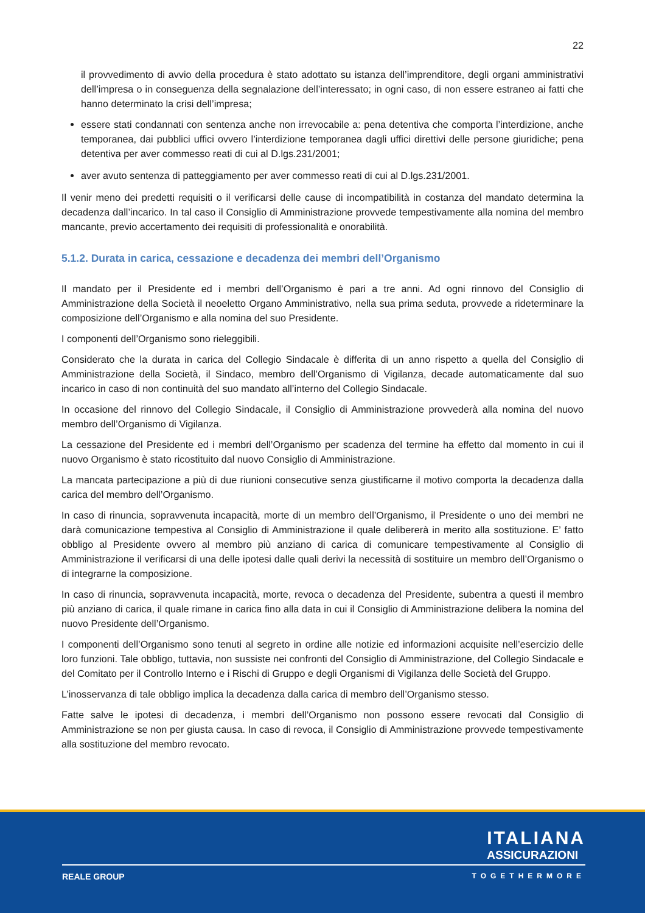22
il provvedimento di avvio della procedura è stato adottato su istanza dell’imprenditore, degli organi amministrativi dell’impresa o in conseguenza della segnalazione dell’interessato; in ogni caso, di non essere estraneo ai fatti che hanno determinato la crisi dell’impresa;
essere stati condannati con sentenza anche non irrevocabile a: pena detentiva che comporta l’interdizione, anche temporanea, dai pubblici uffici ovvero l’interdizione temporanea dagli uffici direttivi delle persone giuridiche; pena detentiva per aver commesso reati di cui al D.lgs.231/2001;
aver avuto sentenza di patteggiamento per aver commesso reati di cui al D.lgs.231/2001.
Il venir meno dei predetti requisiti o il verificarsi delle cause di incompatibilità in costanza del mandato determina la decadenza dall’incarico. In tal caso il Consiglio di Amministrazione provvede tempestivamente alla nomina del membro mancante, previo accertamento dei requisiti di professionalità e onorabilità.
5.1.2. Durata in carica, cessazione e decadenza dei membri dell’Organismo
Il mandato per il Presidente ed i membri dell’Organismo è pari a tre anni. Ad ogni rinnovo del Consiglio di Amministrazione della Società il neoeletto Organo Amministrativo, nella sua prima seduta, provvede a rideterminare la composizione dell’Organismo e alla nomina del suo Presidente.
I componenti dell’Organismo sono rieleggibili.
Considerato che la durata in carica del Collegio Sindacale è differita di un anno rispetto a quella del Consiglio di Amministrazione della Società, il Sindaco, membro dell’Organismo di Vigilanza, decade automaticamente dal suo incarico in caso di non continuità del suo mandato all’interno del Collegio Sindacale.
In occasione del rinnovo del Collegio Sindacale, il Consiglio di Amministrazione provvederà alla nomina del nuovo membro dell’Organismo di Vigilanza.
La cessazione del Presidente ed i membri dell’Organismo per scadenza del termine ha effetto dal momento in cui il nuovo Organismo è stato ricostituito dal nuovo Consiglio di Amministrazione.
La mancata partecipazione a più di due riunioni consecutive senza giustificarne il motivo comporta la decadenza dalla carica del membro dell’Organismo.
In caso di rinuncia, sopravvenuta incapacità, morte di un membro dell’Organismo, il Presidente o uno dei membri ne darà comunicazione tempestiva al Consiglio di Amministrazione il quale delibererà in merito alla sostituzione. E’ fatto obbligo al Presidente ovvero al membro più anziano di carica di comunicare tempestivamente al Consiglio di Amministrazione il verificarsi di una delle ipotesi dalle quali derivi la necessità di sostituire un membro dell’Organismo o di integrarne la composizione.
In caso di rinuncia, sopravvenuta incapacità, morte, revoca o decadenza del Presidente, subentra a questi il membro più anziano di carica, il quale rimane in carica fino alla data in cui il Consiglio di Amministrazione delibera la nomina del nuovo Presidente dell’Organismo.
I componenti dell’Organismo sono tenuti al segreto in ordine alle notizie ed informazioni acquisite nell’esercizio delle loro funzioni. Tale obbligo, tuttavia, non sussiste nei confronti del Consiglio di Amministrazione, del Collegio Sindacale e del Comitato per il Controllo Interno e i Rischi di Gruppo e degli Organismi di Vigilanza delle Società del Gruppo.
L’inosservanza di tale obbligo implica la decadenza dalla carica di membro dell’Organismo stesso.
Fatte salve le ipotesi di decadenza, i membri dell’Organismo non possono essere revocati dal Consiglio di Amministrazione se non per giusta causa. In caso di revoca, il Consiglio di Amministrazione provvede tempestivamente alla sostituzione del membro revocato.
ITALIANA
ASSICURAZIONI
REALE GROUP TOGETHERMORE